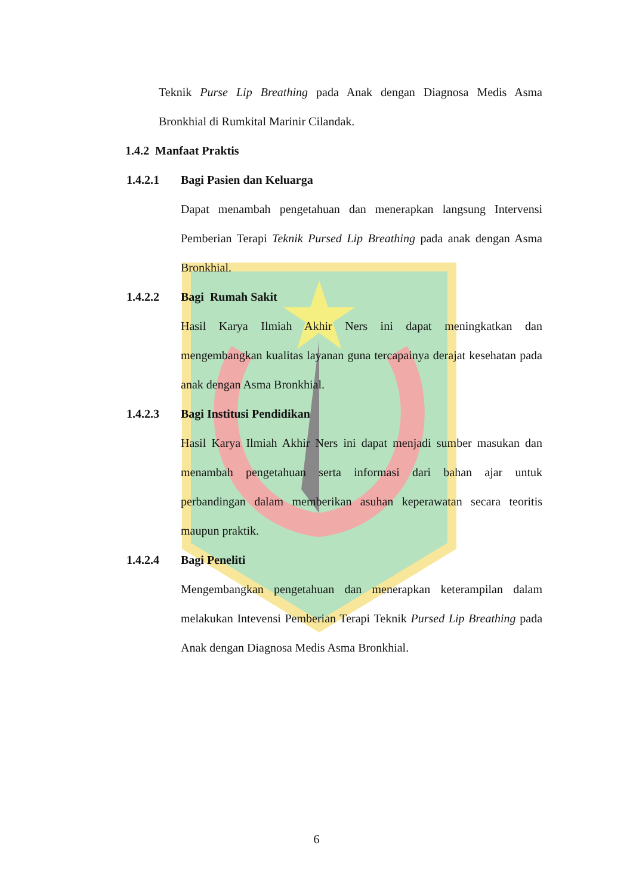Teknik Purse Lip Breathing pada Anak dengan Diagnosa Medis Asma Bronkhial di Rumkital Marinir Cilandak.
1.4.2 Manfaat Praktis
1.4.2.1 Bagi Pasien dan Keluarga
Dapat menambah pengetahuan dan menerapkan langsung Intervensi Pemberian Terapi Teknik Pursed Lip Breathing pada anak dengan Asma Bronkhial.
1.4.2.2 Bagi Rumah Sakit
Hasil Karya Ilmiah Akhir Ners ini dapat meningkatkan dan mengembangkan kualitas layanan guna tercapainya derajat kesehatan pada anak dengan Asma Bronkhial.
1.4.2.3 Bagi Institusi Pendidikan
Hasil Karya Ilmiah Akhir Ners ini dapat menjadi sumber masukan dan menambah pengetahuan serta informasi dari bahan ajar untuk perbandingan dalam memberikan asuhan keperawatan secara teoritis maupun praktik.
1.4.2.4 Bagi Peneliti
Mengembangkan pengetahuan dan menerapkan keterampilan dalam melakukan Intevensi Pemberian Terapi Teknik Pursed Lip Breathing pada Anak dengan Diagnosa Medis Asma Bronkhial.
6